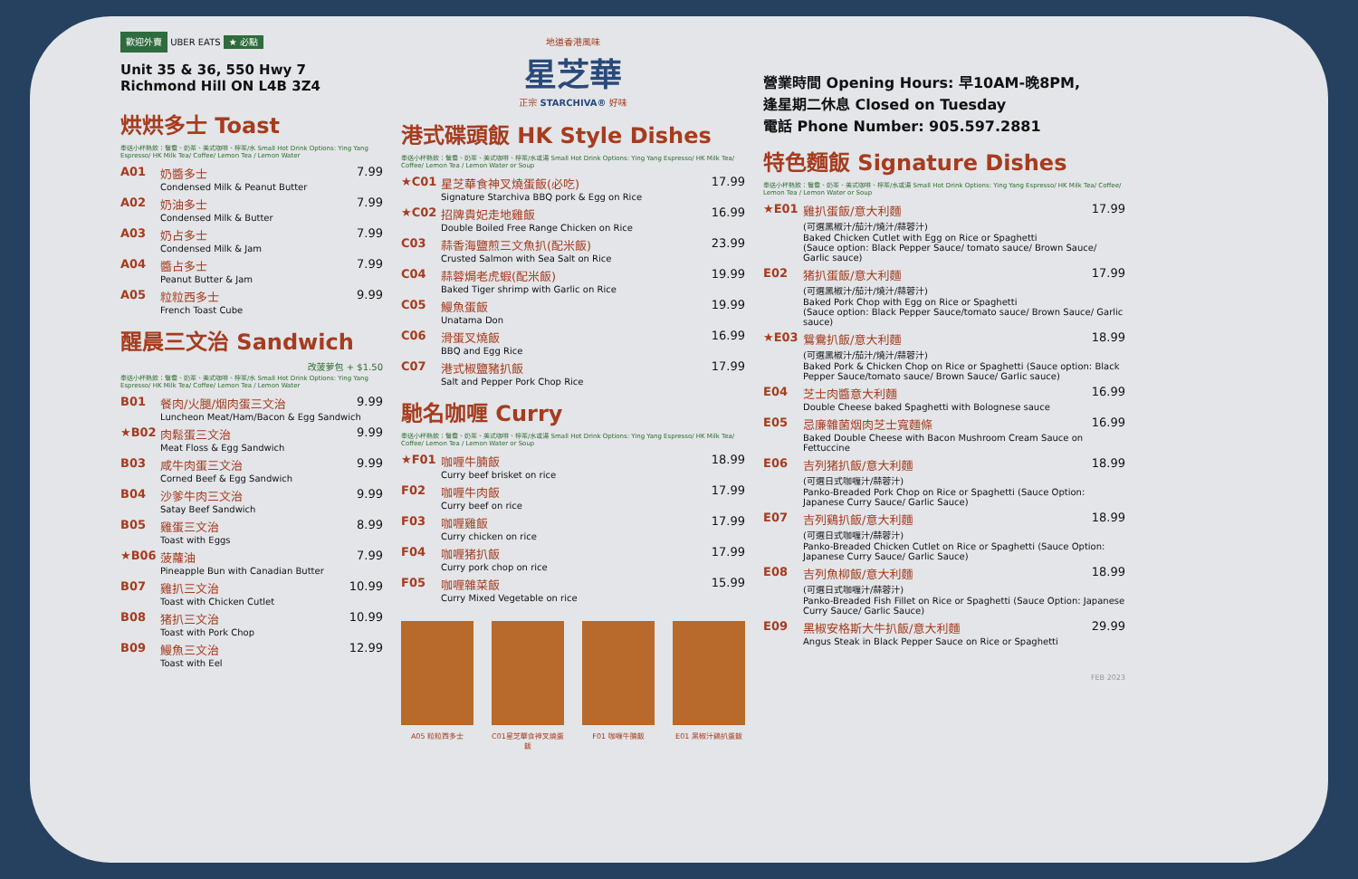歡迎外賣 UBER EATS ★ 必點
Unit 35 & 36, 550 Hwy 7
Richmond Hill ON L4B 3Z4
烘烘多士 Toast
奉送小杯熱飲：鴛鴦、奶茶、美式咖啡、檸茶/水 Small Hot Drink Options: Ying Yang Espresso/ HK Milk Tea/ Coffee/ Lemon Tea / Lemon Water
A01 奶醬多士 7.99
Condensed Milk & Peanut Butter
A02 奶油多士 7.99
Condensed Milk & Butter
A03 奶占多士 7.99
Condensed Milk & Jam
A04 醬占多士 7.99
Peanut Butter & Jam
A05 粒粒西多士 9.99
French Toast Cube
醒晨三文治 Sandwich
改菠萝包 + $1.50
奉送小杯熱飲：鴛鴦、奶茶、美式咖啡、檸茶/水 Small Hot Drink Options: Ying Yang Espresso/ HK Milk Tea/ Coffee/ Lemon Tea / Lemon Water
B01 餐肉/火腿/烟肉蛋三文治 9.99
Luncheon Meat/Ham/Bacon & Egg Sandwich
★B02 肉鬆蛋三文治 9.99
Meat Floss & Egg Sandwich
B03 咸牛肉蛋三文治 9.99
Corned Beef & Egg Sandwich
B04 沙爹牛肉三文治 9.99
Satay Beef Sandwich
B05 雞蛋三文治 8.99
Toast with Eggs
★B06 菠蘿油 7.99
Pineapple Bun with Canadian Butter
B07 雞扒三文治 10.99
Toast with Chicken Cutlet
B08 猪扒三文治 10.99
Toast with Pork Chop
B09 鰻魚三文治 12.99
Toast with Eel
地道香港風味
星芝華
正宗 STARCHIVA® 好味
港式碟頭飯 HK Style Dishes
奉送小杯熱飲：鴛鴦、奶茶、美式咖啡、檸茶/水或湯 Small Hot Drink Options: Ying Yang Espresso/ HK Milk Tea/ Coffee/ Lemon Tea / Lemon Water or Soup
★C01 星芝華食神叉燒蛋飯(必吃) 17.99
Signature Starchiva BBQ pork & Egg on Rice
★C02 招牌貴妃走地雞飯 16.99
Double Boiled Free Range Chicken on Rice
C03 蒜香海鹽煎三文魚扒(配米飯) 23.99
Crusted Salmon with Sea Salt on Rice
C04 蒜蓉焗老虎蝦(配米飯) 19.99
Baked Tiger shrimp with Garlic on Rice
C05 鰻魚蛋飯 19.99
Unatama Don
C06 滑蛋叉燒飯 16.99
BBQ and Egg Rice
C07 港式椒鹽豬扒飯 17.99
Salt and Pepper Pork Chop Rice
馳名咖喱 Curry
奉送小杯熱飲：鴛鴦、奶茶、美式咖啡、檸茶/水或湯 Small Hot Drink Options: Ying Yang Espresso/ HK Milk Tea/ Coffee/ Lemon Tea / Lemon Water or Soup
★F01 咖喱牛腩飯 18.99
Curry beef brisket on rice
F02 咖喱牛肉飯 17.99
Curry beef on rice
F03 咖喱雞飯 17.99
Curry chicken on rice
F04 咖喱猪扒飯 17.99
Curry pork chop on rice
F05 咖喱雜菜飯 15.99
Curry Mixed Vegetable on rice
A05 粒粒西多士 C01星芝華食神叉燒蛋飯 F01 咖喱牛腩飯 E01 黑椒汁鷄扒蛋飯
營業時間 Opening Hours: 早10AM-晚8PM,
逢星期二休息 Closed on Tuesday
電話 Phone Number: 905.597.2881
特色麵飯 Signature Dishes
奉送小杯熱飲：鴛鴦、奶茶、美式咖啡、檸茶/水或湯 Small Hot Drink Options: Ying Yang Espresso/ HK Milk Tea/ Coffee/ Lemon Tea / Lemon Water or Soup
★E01 雞扒蛋飯/意大利麵 17.99
(可選黑椒汁/茄汁/燒汁/蒜蓉汁)
Baked Chicken Cutlet with Egg on Rice or Spaghetti
(Sauce option: Black Pepper Sauce/ tomato sauce/ Brown Sauce/ Garlic sauce)
E02 猪扒蛋飯/意大利麵 17.99
(可選黑椒汁/茄汁/燒汁/蒜蓉汁)
Baked Pork Chop with Egg on Rice or Spaghetti
(Sauce option: Black Pepper Sauce/tomato sauce/ Brown Sauce/ Garlic sauce)
★E03 鴛鴦扒飯/意大利麵 18.99
(可選黑椒汁/茄汁/燒汁/蒜蓉汁)
Baked Pork & Chicken Chop on Rice or Spaghetti (Sauce option: Black Pepper Sauce/tomato sauce/ Brown Sauce/ Garlic sauce)
E04 芝士肉醬意大利麵 16.99
Double Cheese baked Spaghetti with Bolognese sauce
E05 忌廉雜菌烟肉芝士寬麵條 16.99
Baked Double Cheese with Bacon Mushroom Cream Sauce on Fettuccine
E06 吉列猪扒飯/意大利麵 18.99
(可選日式咖喱汁/蒜蓉汁)
Panko-Breaded Pork Chop on Rice or Spaghetti (Sauce Option: Japanese Curry Sauce/ Garlic Sauce)
E07 吉列鷄扒飯/意大利麵 18.99
(可選日式咖喱汁/蒜蓉汁)
Panko-Breaded Chicken Cutlet on Rice or Spaghetti (Sauce Option: Japanese Curry Sauce/ Garlic Sauce)
E08 吉列魚柳飯/意大利麵 18.99
(可選日式咖喱汁/蒜蓉汁)
Panko-Breaded Fish Fillet on Rice or Spaghetti (Sauce Option: Japanese Curry Sauce/ Garlic Sauce)
E09 黑椒安格斯大牛扒飯/意大利麵 29.99
Angus Steak in Black Pepper Sauce on Rice or Spaghetti
FEB 2023